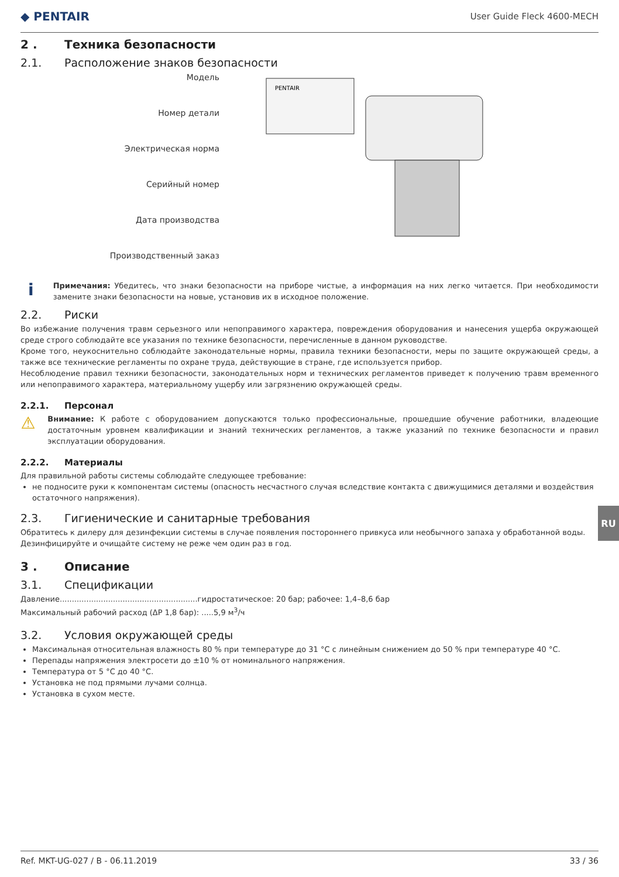◆ PENTAIR User Guide Fleck 4600-MECH
2 . Техника безопасности
2.1. Расположение знаков безопасности
Модель
Номер детали
Электрическая норма
Серийный номер
Дата производства
Производственный заказ
PENTAIR
i
Примечания: Убедитесь, что знаки безопасности на приборе чистые, а информация на них легко читается. При необходимости замените знаки безопасности на новые, установив их в исходное положение.
2.2. Риски
Во избежание получения травм серьезного или непоправимого характера, повреждения оборудования и нанесения ущерба окружающей среде строго соблюдайте все указания по технике безопасности, перечисленные в данном руководстве.
Кроме того, неукоснительно соблюдайте законодательные нормы, правила техники безопасности, меры по защите окружающей среды, а также все технические регламенты по охране труда, действующие в стране, где используется прибор.
Несоблюдение правил техники безопасности, законодательных норм и технических регламентов приведет к получению травм временного или непоправимого характера, материальному ущербу или загрязнению окружающей среды.
2.2.1. Персонал
⚠
Внимание: К работе с оборудованием допускаются только профессиональные, прошедшие обучение работники, владеющие достаточным уровнем квалификации и знаний технических регламентов, а также указаний по технике безопасности и правил эксплуатации оборудования.
2.2.2. Материалы
Для правильной работы системы соблюдайте следующее требование:
не подносите руки к компонентам системы (опасность несчастного случая вследствие контакта с движущимися деталями и воздействия остаточного напряжения).
2.3. Гигиенические и санитарные требования
Обратитесь к дилеру для дезинфекции системы в случае появления постороннего привкуса или необычного запаха у обработанной воды.
Дезинфицируйте и очищайте систему не реже чем один раз в год.
3 . Описание
3.1. Спецификации
Давление.........................................................гидростатическое: 20 бар; рабочее: 1,4–8,6 бар
Максимальный рабочий расход (ΔP 1,8 бар): .....5,9 м<sup>3</sup>/ч
3.2. Условия окружающей среды
Максимальная относительная влажность 80 % при температуре до 31 °C с линейным снижением до 50 % при температуре 40 °C.
Перепады напряжения электросети до ±10 % от номинального напряжения.
Температура от 5 °C до 40 °C.
Установка не под прямыми лучами солнца.
Установка в сухом месте.
RU
Ref. MKT-UG-027 / B - 06.11.2019 33 / 36